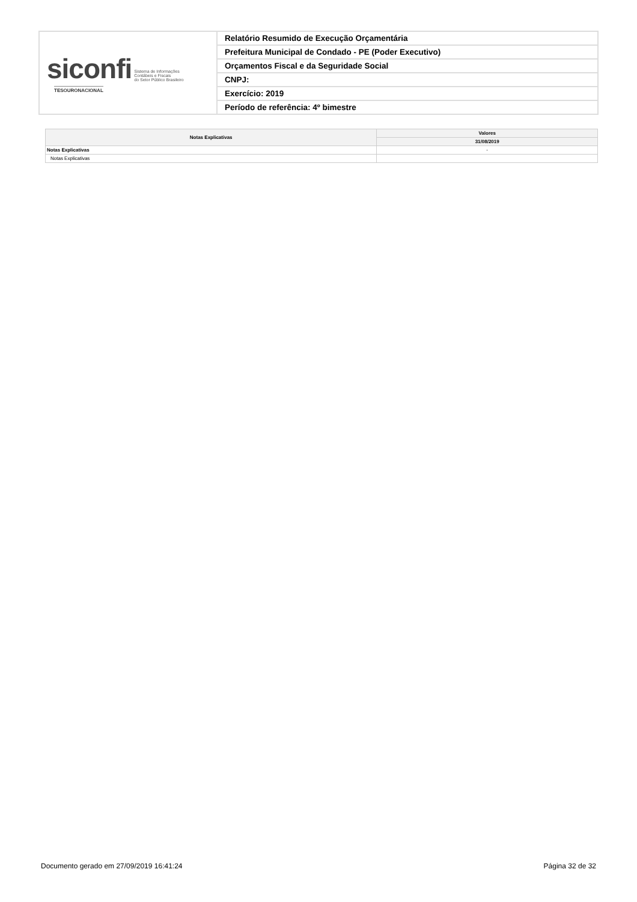| siconfi Sistema de Informações Contábeis e Fiscais do Setor Público Brasileiro TESOURONACIONAL | Relatório Resumido de Execução Orçamentária |
| | Prefeitura Municipal de Condado - PE (Poder Executivo) |
| | Orçamentos Fiscal e da Seguridade Social |
| | CNPJ: |
| | Exercício: 2019 |
| | Período de referência: 4º bimestre |
| Notas Explicativas | Valores |
| --- | --- |
| | 31/08/2019 |
| Notas Explicativas | - |
| Notas Explicativas | |
Documento gerado em 27/09/2019 16:41:24 Página 32 de 32